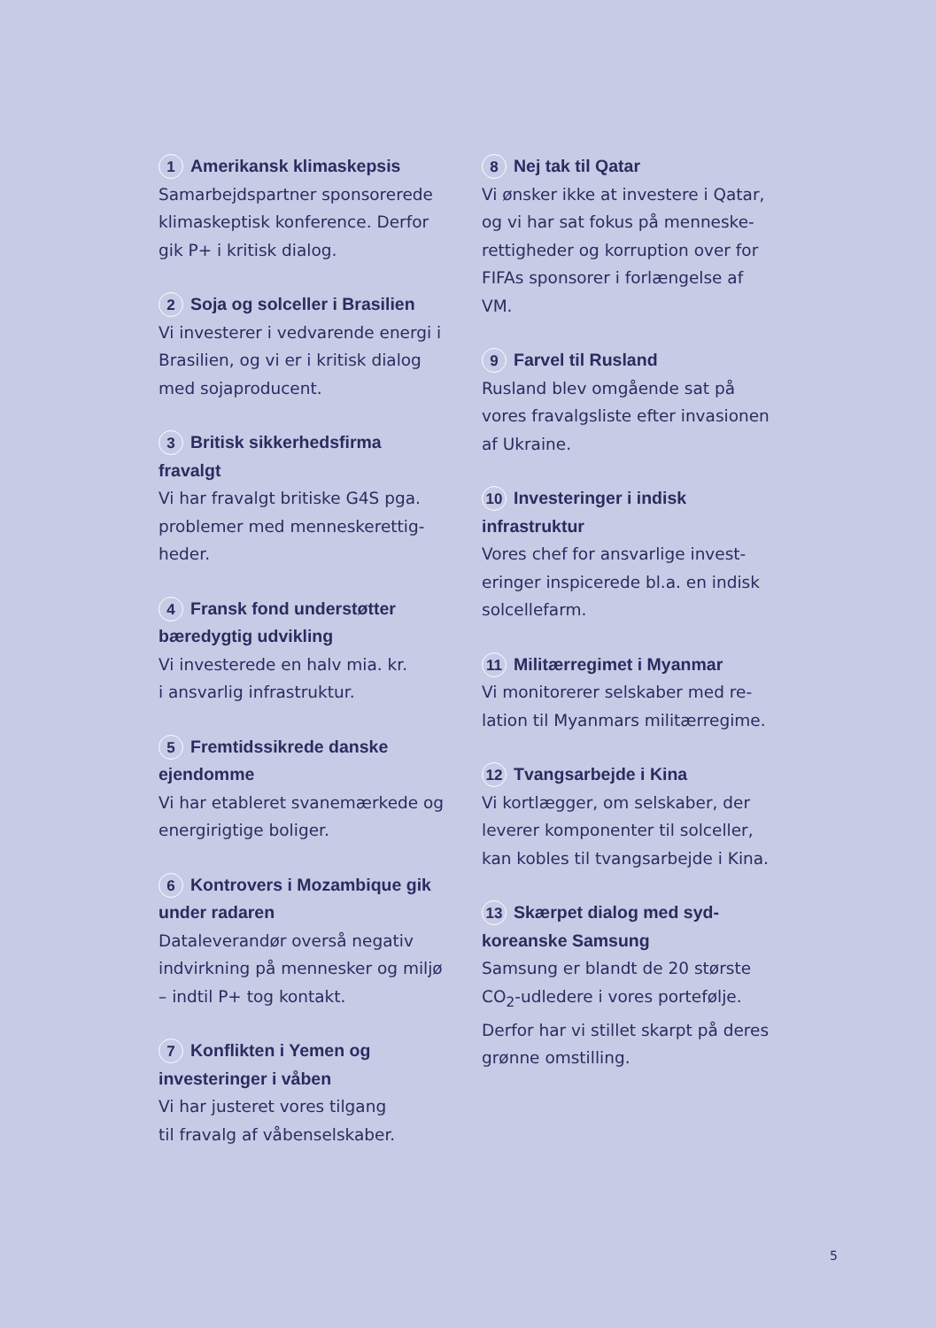1 Amerikansk klimaskepsis
Samarbejdspartner sponsorerede klimaskeptisk konference. Derfor gik P+ i kritisk dialog.
2 Soja og solceller i Brasilien
Vi investerer i vedvarende energi i Brasilien, og vi er i kritisk dialog med sojaproducent.
3 Britisk sikkerhedsfirma fravalgt
Vi har fravalgt britiske G4S pga. problemer med menneskerettig-heder.
4 Fransk fond understøtter bæredygtig udvikling
Vi investerede en halv mia. kr.
i ansvarlig infrastruktur.
5 Fremtidssikrede danske ejendomme
Vi har etableret svanemærkede og energirigtige boliger.
6 Kontrovers i Mozambique gik under radaren
Dataleverandør overså negativ indvirkning på mennesker og miljø – indtil P+ tog kontakt.
7 Konflikten i Yemen og investeringer i våben
Vi har justeret vores tilgang
til fravalg af våbenselskaber.
8 Nej tak til Qatar
Vi ønsker ikke at investere i Qatar, og vi har sat fokus på menneske-rettigheder og korruption over for FIFAs sponsorer i forlængelse af VM.
9 Farvel til Rusland
Rusland blev omgående sat på vores fravalgsliste efter invasionen af Ukraine.
10 Investeringer i indisk infrastruktur
Vores chef for ansvarlige invest-eringer inspicerede bl.a. en indisk solcellefarm.
11 Militærregimet i Myanmar
Vi monitorerer selskaber med re-lation til Myanmars militærregime.
12 Tvangsarbejde i Kina
Vi kortlægger, om selskaber, der leverer komponenter til solceller, kan kobles til tvangsarbejde i Kina.
13 Skærpet dialog med syd-koreanske Samsung
Samsung er blandt de 20 største CO<sub>2</sub>-udledere i vores portefølje. Derfor har vi stillet skarpt på deres grønne omstilling.
5